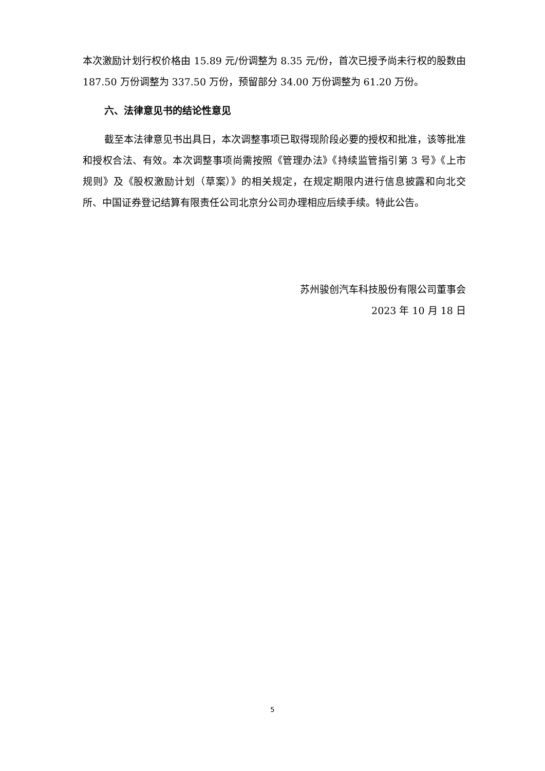本次激励计划行权价格由 15.89 元/份调整为 8.35 元/份，首次已授予尚未行权的股数由 187.50 万份调整为 337.50 万份，预留部分 34.00 万份调整为 61.20 万份。
六、法律意见书的结论性意见
截至本法律意见书出具日，本次调整事项已取得现阶段必要的授权和批准，该等批准和授权合法、有效。本次调整事项尚需按照《管理办法》《持续监管指引第 3 号》《上市规则》及《股权激励计划（草案）》的相关规定，在规定期限内进行信息披露和向北交所、中国证券登记结算有限责任公司北京分公司办理相应后续手续。特此公告。
苏州骏创汽车科技股份有限公司董事会
2023 年 10 月 18 日
5